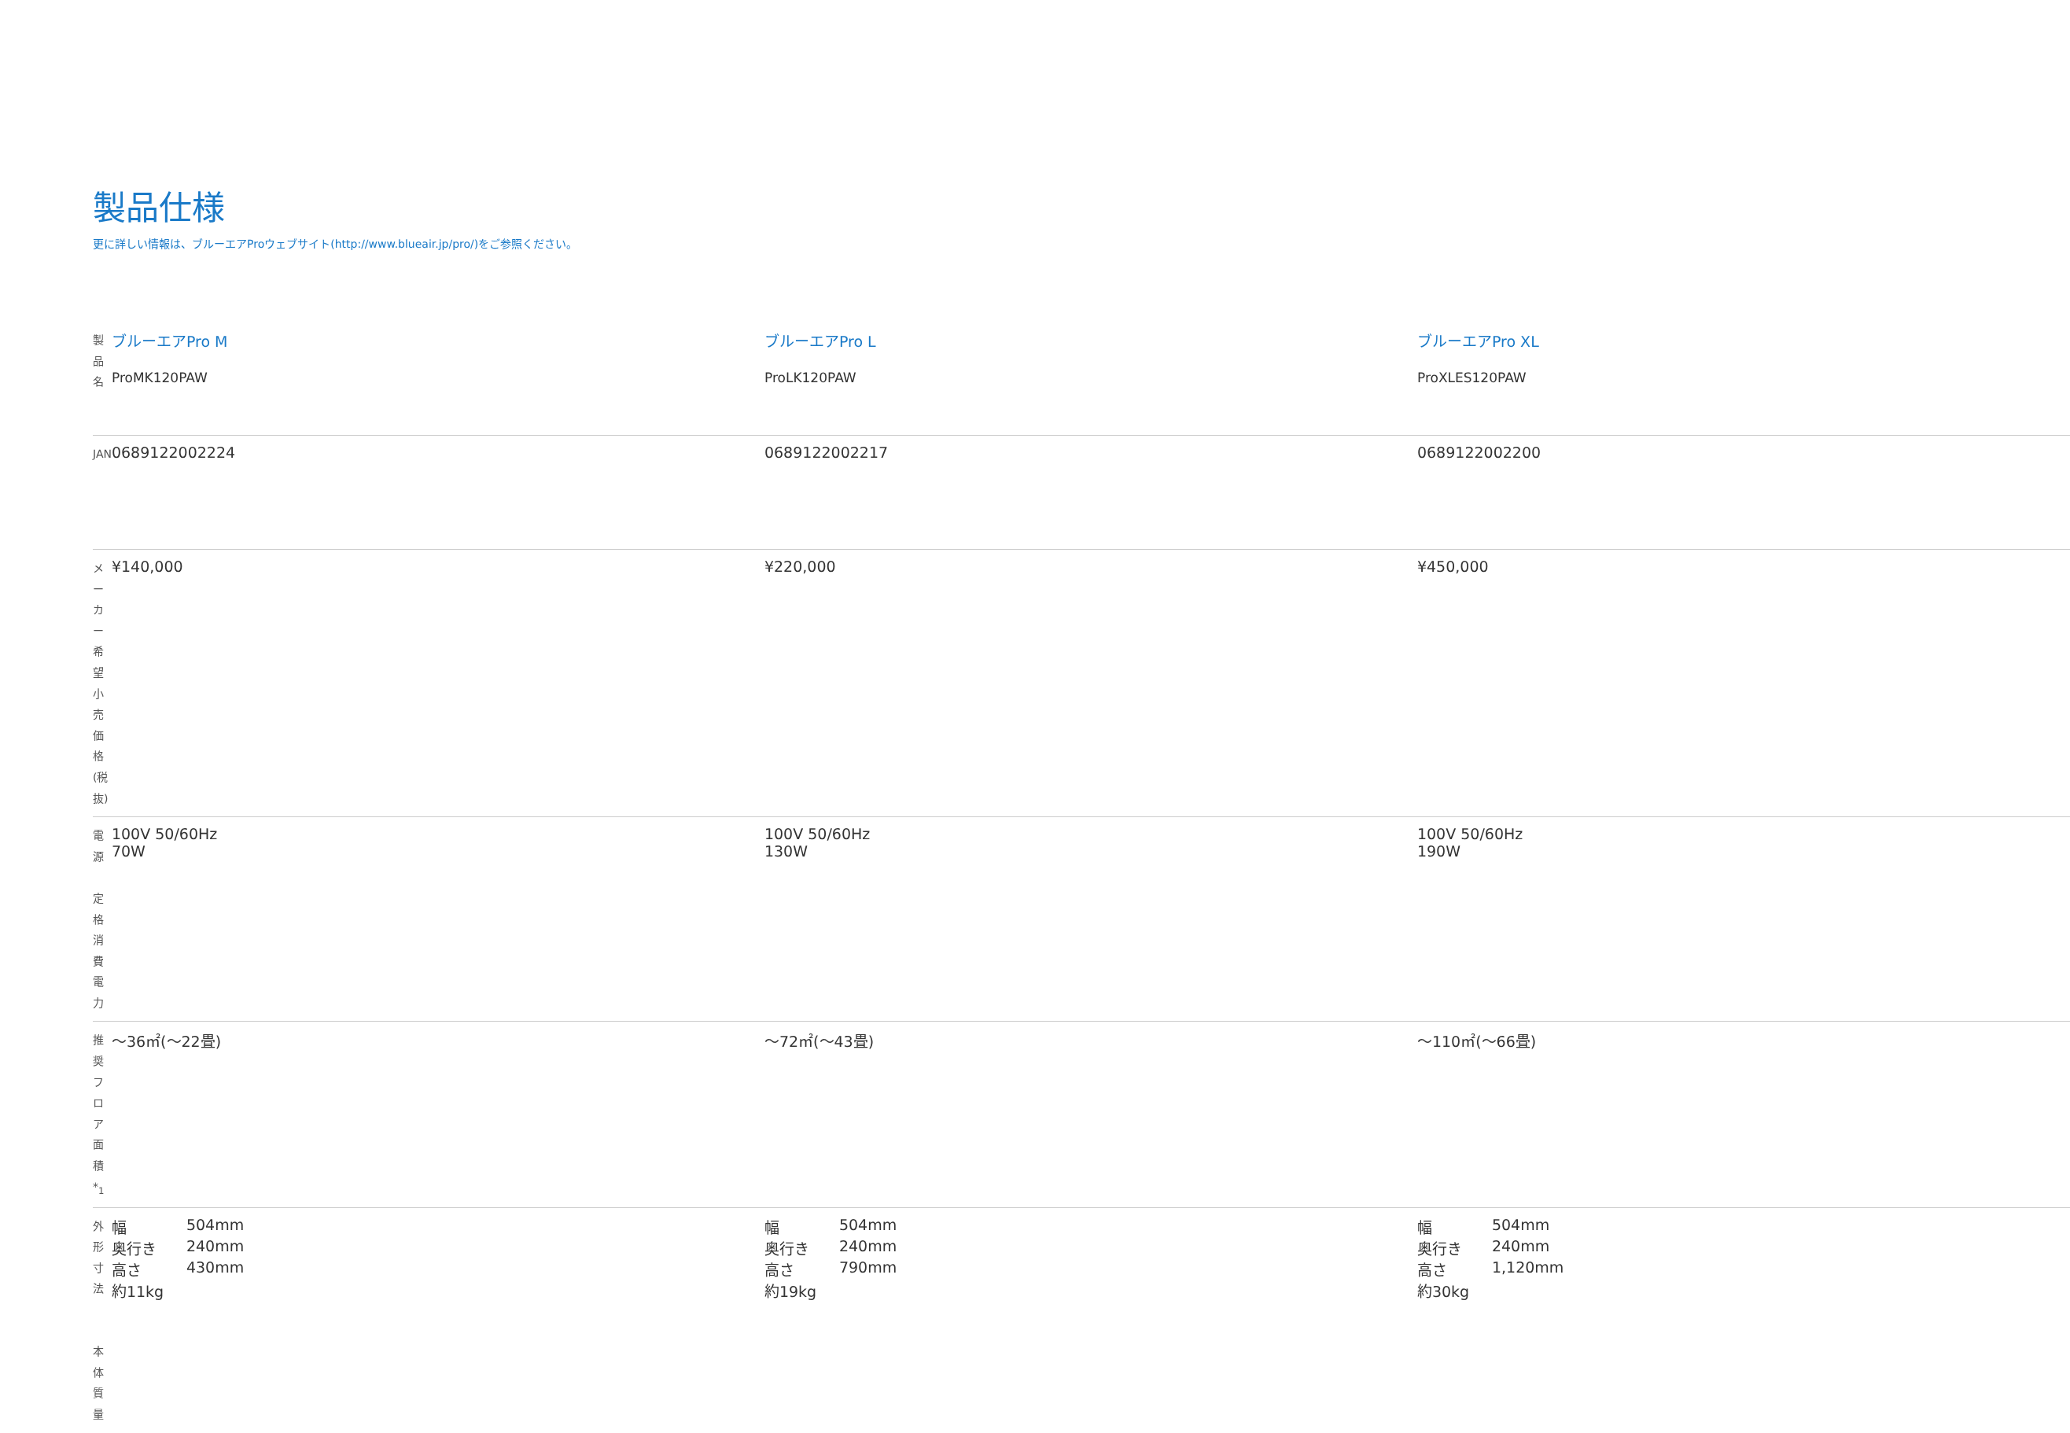製品仕様
更に詳しい情報は、ブルーエアProウェブサイト(http://www.blueair.jp/pro/)をご参照ください。
| 製品名 | ブルーエアPro M ProMK120PAW | ブルーエアPro L ProLK120PAW | ブルーエアPro XL ProXLES120PAW |
| JAN | 0689122002224 | 0689122002217 | 0689122002200 |
| メーカー希望 小売価格(税抜) | ¥140,000 | ¥220,000 | ¥450,000 |
| 電源 定格消費電力 | 100V 50/60Hz 70W | 100V 50/60Hz 130W | 100V 50/60Hz 190W |
| 推奨フロア面積*<sub>1</sub> | ～36㎡(～22畳) | ～72㎡(～43畳) | ～110㎡(～66畳) |
| 外形寸法 本体質量 | / 幅 / 504mm / / 奥行き / 240mm / / 高さ / 430mm / 約11kg | / 幅 / 504mm / / 奥行き / 240mm / / 高さ / 790mm / 約19kg | / 幅 / 504mm / / 奥行き / 240mm / / 高さ / 1,120mm / 約30kg |